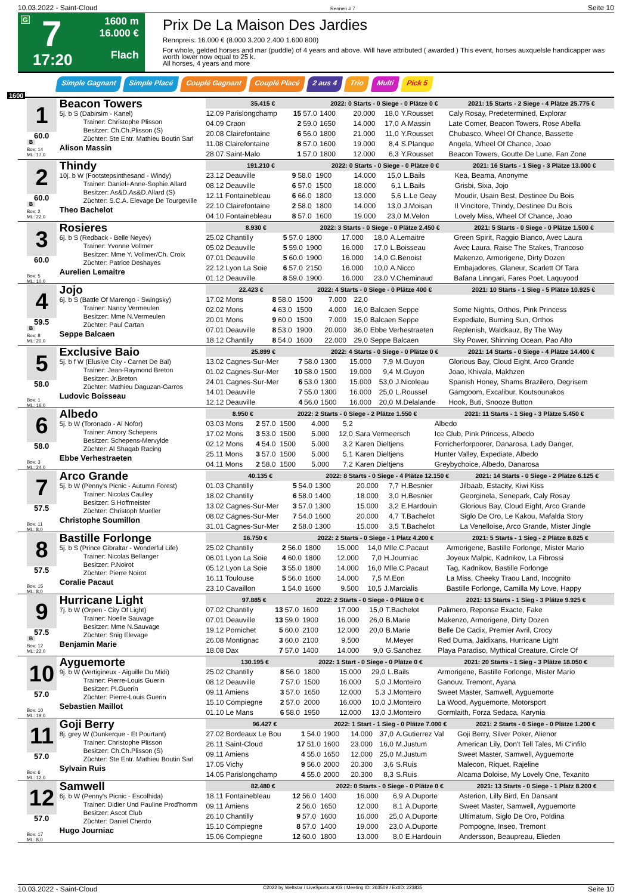10.03.2022 - Saint-Cloud Rennen # 7 Seite 10
G
7
17:20
1600 m
16.000 €
Flach
Prix De La Maison Des Jardies
Rennpreis: 16.000 € (8.000 3.200 2.400 1.600 800)
For whole, gelded horses and mar (puddle) of 4 years and above. Will have attributed ( awarded ) This event, horses auxquelsle handicapper was worth lower now equal to 25 k.
All horses, 4 years and more
Simple Gagnant Simple Placé Couplé Gagnant Couplé Placé 2 aus 4 Trio Multi Pick 5
1600
1
60.0
B
Box: 14
ML: 17,0
Beacon Towers
5j. b S (Dabirsim - Kanel)
Trainer: Christophe Plisson
Besitzer: Ch.Ch.Plisson (S)
Züchter: Ste Entr. Mathieu Boutin Sarl
Alison Massin
| 35.415 € | | | 2022: 0 Starts - 0 Siege - 0 Plätze 0 € | | | | 2021: 15 Starts - 2 Siege - 4 Plätze 25.775 € |
| --- | --- | --- | --- | --- | --- | --- | --- |
| 12.09 Parislongchamp | 15 | 57.0 | 1400 | 20.000 | 18,0 | Y.Rousset | Caly Rosay, Predetermined, Explorar |
| 04.09 Craon | 2 | 59.0 | 1650 | 14.000 | 17,0 | A.Massin | Late Comer, Beacon Towers, Rose Abella |
| 20.08 Clairefontaine | 6 | 56.0 | 1800 | 21.000 | 11,0 | Y.Rousset | Chubasco, Wheel Of Chance, Bassette |
| 11.08 Clairefontaine | 8 | 57.0 | 1600 | 19.000 | 8,4 | S.Planque | Angela, Wheel Of Chance, Joao |
| 28.07 Saint-Malo | 1 | 57.0 | 1800 | 12.000 | 6,3 | Y.Rousset | Beacon Towers, Goutte De Lune, Fan Zone |
2
60.0
B
Box: 2
ML: 22,0
Thindy
10j. b W (Footstepsinthesand - Windy)
Trainer: Daniel+Anne-Sophie.Allard
Besitzer: As&D.As&D.Allard (S)
Züchter: S.C.A. Elevage De Tourgeville
Theo Bachelot
| 191.210 € | | | 2022: 0 Starts - 0 Siege - 0 Plätze 0 € | | | | 2021: 16 Starts - 1 Sieg - 3 Plätze 13.000 € |
| --- | --- | --- | --- | --- | --- | --- | --- |
| 23.12 Deauville | 9 | 58.0 | 1900 | 14.000 | 15,0 | L.Bails | Kea, Beama, Anonyme |
| 08.12 Deauville | 6 | 57.0 | 1500 | 18.000 | 6,1 | L.Bails | Grisbi, Sixa, Jojo |
| 12.11 Fontainebleau | 6 | 66.0 | 1800 | 13.000 | 5,6 | L.Le Geay | Moudir, Usain Best, Destinee Du Bois |
| 22.10 Clairefontaine | 2 | 58.0 | 1800 | 14.000 | 13,0 | J.Moisan | Il Vincitore, Thindy, Destinee Du Bois |
| 04.10 Fontainebleau | 8 | 57.0 | 1600 | 19.000 | 23,0 | M.Velon | Lovely Miss, Wheel Of Chance, Joao |
3
60.0
Box: 5
ML: 10,0
Rosieres
6j. b S (Redback - Belle Neyev)
Trainer: Yvonne Vollmer
Besitzer: Mme Y. Vollmer/Ch. Croix
Züchter: Patrice Deshayes
Aurelien Lemaitre
| 8.930 € | | | 2022: 3 Starts - 0 Siege - 0 Plätze 2.450 € | | | | 2021: 5 Starts - 0 Siege - 0 Plätze 1.500 € |
| --- | --- | --- | --- | --- | --- | --- | --- |
| 25.02 Chantilly | 5 | 57.0 | 1800 | 17.000 | 18,0 | A.Lemaitre | Green Spirit, Raggio Bianco, Avec Laura |
| 05.02 Deauville | 5 | 59.0 | 1900 | 16.000 | 17,0 | L.Boisseau | Avec Laura, Raise The Stakes, Trancoso |
| 07.01 Deauville | 5 | 60.0 | 1900 | 16.000 | 14,0 | G.Benoist | Makenzo, Armorigene, Dirty Dozen |
| 22.12 Lyon La Soie | 6 | 57.0 | 2150 | 16.000 | 10,0 | A.Nicco | Embajadores, Glaneur, Scarlett Of Tara |
| 01.12 Deauville | 8 | 59.0 | 1900 | 16.000 | 23,0 | V.Cheminaud | Bafana Linngari, Fares Poet, Laquyood |
4
59.5
B
Box: 8
ML: 20,0
Jojo
6j. b S (Battle Of Marengo - Swingsky)
Trainer: Nancy Vermeulen
Besitzer: Mme N.Vermeulen
Züchter: Paul Cartan
Seppe Balcaen
| 22.423 € | | | 2022: 4 Starts - 0 Siege - 0 Plätze 400 € | | | | 2021: 10 Starts - 1 Sieg - 5 Plätze 10.925 € |
| --- | --- | --- | --- | --- | --- | --- | --- |
| 17.02 Mons | 8 | 58.0 | 1500 | 7.000 | 22,0 | | |
| 02.02 Mons | 4 | 63.0 | 1500 | 4.000 | 16,0 | Balcaen Seppe | Some Nights, Orthos, Pink Princess |
| 20.01 Mons | 9 | 60.0 | 1500 | 7.000 | 15,0 | Balcaen Seppe | Expediate, Burning Sun, Orthos |
| 07.01 Deauville | 8 | 53.0 | 1900 | 20.000 | 36,0 | Ebbe Verhestraeten | Replenish, Waldkauz, By The Way |
| 18.12 Chantilly | 8 | 54.0 | 1600 | 22.000 | 29,0 | Seppe Balcaen | Sky Power, Shinning Ocean, Pao Alto |
5
58.0
Box: 1
ML: 16,0
Exclusive Baio
5j. b f W (Elusive City - Carnet De Bal)
Trainer: Jean-Raymond Breton
Besitzer: Jr.Breton
Züchter: Mathieu Daguzan-Garros
Ludovic Boisseau
| 25.899 € | | | 2022: 4 Starts - 0 Siege - 0 Plätze 0 € | | | | 2021: 14 Starts - 0 Siege - 4 Plätze 14.400 € |
| --- | --- | --- | --- | --- | --- | --- | --- |
| 13.02 Cagnes-Sur-Mer | 7 | 58.0 | 1300 | 15.000 | 7,9 | M.Guyon | Glorious Bay, Cloud Eight, Arco Grande |
| 01.02 Cagnes-Sur-Mer | 10 | 58.0 | 1500 | 19.000 | 9,4 | M.Guyon | Joao, Khivala, Makhzen |
| 24.01 Cagnes-Sur-Mer | 6 | 53.0 | 1300 | 15.000 | 53,0 | J.Nicoleau | Spanish Honey, Shams Brazilero, Degrisem |
| 14.01 Deauville | 7 | 55.0 | 1300 | 16.000 | 25,0 | L.Roussel | Gamgoom, Excalibur, Koutsounakos |
| 12.12 Deauville | 4 | 56.0 | 1500 | 16.000 | 20,0 | M.Delalande | Hook, Buti, Snooze Button |
6
58.0
Box: 3
ML: 24,0
Albedo
5j. b W (Toronado - Al Nofor)
Trainer: Amory Schepens
Besitzer: Schepens-Mervylde
Züchter: Al Shaqab Racing
Ebbe Verhestraeten
| 8.950 € | | | 2022: 2 Starts - 0 Siege - 2 Plätze 1.550 € | | | | 2021: 11 Starts - 1 Sieg - 3 Plätze 5.450 € |
| --- | --- | --- | --- | --- | --- | --- | --- |
| 03.03 Mons | 2 | 57.0 | 1500 | 4.000 | 5,2 | | Albedo |
| 17.02 Mons | 3 | 53.0 | 1500 | 5.000 | 12,0 | Sara Vermeersch | Ice Club, Pink Princess, Albedo |
| 02.12 Mons | 4 | 54.0 | 1500 | 5.000 | 3,2 | Karen Dieltjens | Forricherforpoorer, Danarosa, Lady Danger, |
| 25.11 Mons | 3 | 57.0 | 1500 | 5.000 | 5,1 | Karen Dieltjens | Hunter Valley, Expediate, Albedo |
| 04.11 Mons | 2 | 58.0 | 1500 | 5.000 | 7,2 | Karen Dieltjens | Greybychoice, Albedo, Danarosa |
7
57.5
Box: 11
ML: 8,0
Arco Grande
5j. b W (Penny's Picnic - Autumn Forest)
Trainer: Nicolas Caulley
Besitzer: S.Hoffmeister
Züchter: Christoph Mueller
Christophe Soumillon
| 40.135 € | | | 2022: 8 Starts - 0 Siege - 4 Plätze 12.150 € | | | | 2021: 14 Starts - 0 Siege - 2 Plätze 6.125 € |
| --- | --- | --- | --- | --- | --- | --- | --- |
| 01.03 Chantilly | 5 | 54.0 | 1300 | 20.000 | 7,7 | H.Besnier | Jilbaab, Estacity, Kiwi Kiss |
| 18.02 Chantilly | 6 | 58.0 | 1400 | 18.000 | 3,0 | H.Besnier | Georginela, Senepark, Caly Rosay |
| 13.02 Cagnes-Sur-Mer | 3 | 57.0 | 1300 | 15.000 | 3,2 | E.Hardouin | Glorious Bay, Cloud Eight, Arco Grande |
| 08.02 Cagnes-Sur-Mer | 7 | 54.0 | 1600 | 20.000 | 4,7 | T.Bachelot | Siglo De Oro, Le Kakou, Mafalda Story |
| 31.01 Cagnes-Sur-Mer | 2 | 58.0 | 1300 | 15.000 | 3,5 | T.Bachelot | La Venelloise, Arco Grande, Mister Jingle |
8
57.5
Box: 15
ML: 8,0
Bastille Forlonge
5j. b S (Prince Gibraltar - Wonderful Life)
Trainer: Nicolas Bellanger
Besitzer: P.Noirot
Züchter: Pierre Noirot
Coralie Pacaut
| 16.750 € | | | 2022: 2 Starts - 0 Siege - 1 Platz 4.200 € | | | | 2021: 5 Starts - 1 Sieg - 2 Plätze 8.825 € |
| --- | --- | --- | --- | --- | --- | --- | --- |
| 25.02 Chantilly | 2 | 56.0 | 1800 | 15.000 | 14,0 | Mlle.C.Pacaut | Armorigene, Bastille Forlonge, Mister Mario |
| 06.01 Lyon La Soie | 4 | 60.0 | 1800 | 12.000 | 7,0 | H.Journiac | Joyeux Malpic, Kadnikov, La Fibrossi |
| 05.12 Lyon La Soie | 3 | 55.0 | 1800 | 14.000 | 16,0 | Mlle.C.Pacaut | Tag, Kadnikov, Bastille Forlonge |
| 16.11 Toulouse | 5 | 56.0 | 1600 | 14.000 | 7,5 | M.Eon | La Miss, Cheeky Traou Land, Incognito |
| 23.10 Cavaillon | 1 | 54.0 | 1600 | 9.500 | 10,5 | J.Marcialis | Bastille Forlonge, Camilla My Love, Happy |
9
57.5
B
Box: 12
ML: 22,0
Hurricane Light
7j. b W (Orpen - City Of Light)
Trainer: Noelle Sauvage
Besitzer: Mme N.Sauvage
Züchter: Snig Elevage
Benjamin Marie
| 97.885 € | | | 2022: 2 Starts - 0 Siege - 0 Plätze 0 € | | | | 2021: 13 Starts - 1 Sieg - 3 Plätze 9.925 € |
| --- | --- | --- | --- | --- | --- | --- | --- |
| 07.02 Chantilly | 13 | 57.0 | 1600 | 17.000 | 15,0 | T.Bachelot | Palimero, Reponse Exacte, Fake |
| 07.01 Deauville | 13 | 59.0 | 1900 | 16.000 | 26,0 | B.Marie | Makenzo, Armorigene, Dirty Dozen |
| 19.12 Pornichet | 5 | 60.0 | 2100 | 12.000 | 20,0 | B.Marie | Belle De Cadix, Premier Avril, Crocy |
| 26.08 Montignac | 3 | 60.0 | 2100 | 9.500 | | M.Meyer | Red Duma, Jaidixans, Hurricane Light |
| 18.08 Dax | 7 | 57.0 | 1400 | 14.000 | 9,0 | G.Sanchez | Playa Paradiso, Mythical Creature, Circle Of |
10
57.0
Box: 10
ML: 19,0
Ayguemorte
9j. b W (Vertigineux - Aiguille Du Midi)
Trainer: Pierre-Louis Guerin
Besitzer: Pl.Guerin
Züchter: Pierre-Louis Guerin
Sebastien Maillot
| 130.195 € | | | 2022: 1 Start - 0 Siege - 0 Plätze 0 € | | | | 2021: 20 Starts - 1 Sieg - 3 Plätze 18.050 € |
| --- | --- | --- | --- | --- | --- | --- | --- |
| 25.02 Chantilly | 8 | 56.0 | 1800 | 15.000 | 29,0 | L.Bails | Armorigene, Bastille Forlonge, Mister Mario |
| 08.12 Deauville | 7 | 57.0 | 1500 | 16.000 | 5,0 | J.Monteiro | Ganouv, Tremont, Ayana |
| 09.11 Amiens | 3 | 57.0 | 1650 | 12.000 | 5,3 | J.Monteiro | Sweet Master, Samwell, Ayguemorte |
| 15.10 Compiegne | 2 | 57.0 | 2000 | 16.000 | 10,0 | J.Monteiro | La Wood, Ayguemorte, Motorsport |
| 01.10 Le Mans | 6 | 58.0 | 1950 | 12.000 | 13,0 | J.Monteiro | Gormlaith, Forza Sedaca, Karynia |
11
57.0
Box: 6
ML: 12,0
Goji Berry
8j. grey W (Dunkerque - Et Pourtant)
Trainer: Christophe Plisson
Besitzer: Ch.Ch.Plisson (S)
Züchter: Ste Entr. Mathieu Boutin Sarl
Sylvain Ruis
| 96.427 € | | | 2022: 1 Start - 1 Sieg - 0 Plätze 7.000 € | | | | 2021: 2 Starts - 0 Siege - 0 Plätze 1.200 € |
| --- | --- | --- | --- | --- | --- | --- | --- |
| 27.02 Bordeaux Le Bou | 1 | 54.0 | 1900 | 14.000 | 37,0 | A.Gutierrez Val | Goji Berry, Silver Poker, Alienor |
| 26.11 Saint-Cloud | 17 | 51.0 | 1600 | 23.000 | 16,0 | M.Justum | American Lily, Don't Tell Tales, Mi C'infilo |
| 09.11 Amiens | 4 | 55.0 | 1650 | 12.000 | 25,0 | M.Justum | Sweet Master, Samwell, Ayguemorte |
| 17.05 Vichy | 9 | 56.0 | 2000 | 20.300 | 3,6 | S.Ruis | Malecon, Riquet, Rajeline |
| 14.05 Parislongchamp | 4 | 55.0 | 2000 | 20.300 | 8,3 | S.Ruis | Alcama Doloise, My Lovely One, Texanito |
12
57.0
Box: 17
ML: 8,0
Samwell
6j. b W (Penny's Picnic - Escolhida)
Trainer: Didier Und Pauline Prod'homm
Besitzer: Ascot Club
Züchter: Daniel Cherdo
Hugo Journiac
| 82.480 € | | | 2022: 0 Starts - 0 Siege - 0 Plätze 0 € | | | | 2021: 13 Starts - 0 Siege - 1 Platz 8.200 € |
| --- | --- | --- | --- | --- | --- | --- | --- |
| 18.11 Fontainebleau | 12 | 56.0 | 1400 | 16.000 | 6,9 | A.Duporte | Asterion, Lilly Bird, En Dansant |
| 09.11 Amiens | 2 | 56.0 | 1650 | 12.000 | 8,1 | A.Duporte | Sweet Master, Samwell, Ayguemorte |
| 26.10 Chantilly | 9 | 57.0 | 1600 | 16.000 | 25,0 | A.Duporte | Ultimatum, Siglo De Oro, Poldina |
| 15.10 Compiegne | 8 | 57.0 | 1400 | 19.000 | 23,0 | A.Duporte | Pompogne, Inseo, Tremont |
| 15.06 Compiegne | 12 | 60.0 | 1800 | 13.000 | 8,0 | E.Hardouin | Andersson, Beaupreau, Elieden |
10.03.2022 - Saint-Cloud ©2022 by Wettstar / LiveSports.at KG / Meeting ID: 263509 / ExtID: 223835 Seite 10